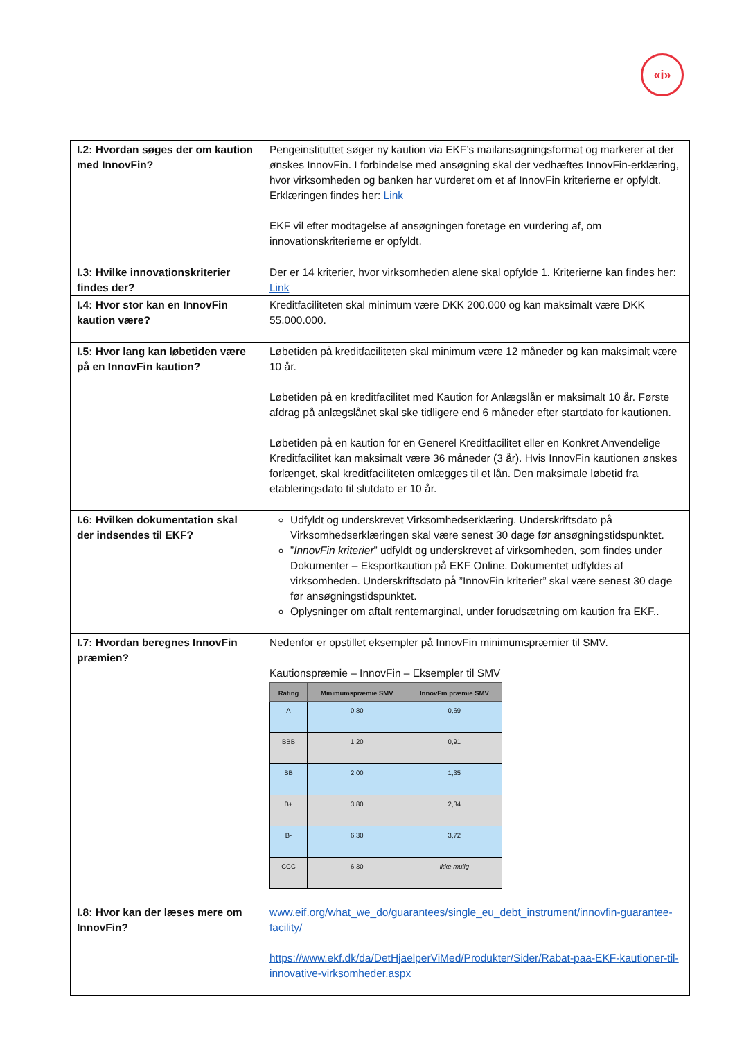«i»
| I.2: Hvordan søges der om kaution med InnovFin? | Pengeinstituttet søger ny kaution via EKF’s mailansøgningsformat og markerer at der ønskes InnovFin. I forbindelse med ansøgning skal der vedhæftes InnovFin-erklæring, hvor virksomheden og banken har vurderet om et af InnovFin kriterierne er opfyldt. Erklæringen findes her: Link EKF vil efter modtagelse af ansøgningen foretage en vurdering af, om innovationskriterierne er opfyldt. |
| I.3: Hvilke innovationskriterier findes der? | Der er 14 kriterier, hvor virksomheden alene skal opfylde 1. Kriterierne kan findes her: Link |
| I.4: Hvor stor kan en InnovFin kaution være? | Kreditfaciliteten skal minimum være DKK 200.000 og kan maksimalt være DKK 55.000.000. |
| I.5: Hvor lang kan løbetiden være på en InnovFin kaution? | Løbetiden på kreditfaciliteten skal minimum være 12 måneder og kan maksimalt være 10 år. Løbetiden på en kreditfacilitet med Kaution for Anlægslån er maksimalt 10 år. Første afdrag på anlægslånet skal ske tidligere end 6 måneder efter startdato for kautionen. Løbetiden på en kaution for en Generel Kreditfacilitet eller en Konkret Anvendelige Kreditfacilitet kan maksimalt være 36 måneder (3 år). Hvis InnovFin kautionen ønskes forlænget, skal kreditfaciliteten omlægges til et lån. Den maksimale løbetid fra etableringsdato til slutdato er 10 år. |
| I.6: Hvilken dokumentation skal der indsendes til EKF? | Udfyldt og underskrevet Virksomhedserklæring. Underskriftsdato på Virksomhedserklæringen skal være senest 30 dage før ansøgningstidspunktet. ” InnovFin kriterier ” udfyldt og underskrevet af virksomheden, som findes under Dokumenter – Eksportkaution på EKF Online. Dokumentet udfyldes af virksomheden. Underskriftsdato på ”InnovFin kriterier” skal være senest 30 dage før ansøgningstidspunktet. Oplysninger om aftalt rentemarginal, under forudsætning om kaution fra EKF.. |
| I.7: Hvordan beregnes InnovFin præmien? | Nedenfor er opstillet eksempler på InnovFin minimumspræmier til SMV. Kautionspræmie – InnovFin – Eksempler til SMV / Rating / Minimumspræmie SMV / InnovFin præmie SMV / / --- / --- / --- / / A / 0,80 / 0,69 / / BBB / 1,20 / 0,91 / / BB / 2,00 / 1,35 / / B+ / 3,80 / 2,34 / / B- / 6,30 / 3,72 / / CCC / 6,30 / ikke mulig / |
| I.8: Hvor kan der læses mere om InnovFin? | www.eif.org/what_we_do/guarantees/single_eu_debt_instrument/innovfin-guarantee-facility/ https://www.ekf.dk/da/DetHjaelperViMed/Produkter/Sider/Rabat-paa-EKF-kautioner-til-innovative-virksomheder.aspx |